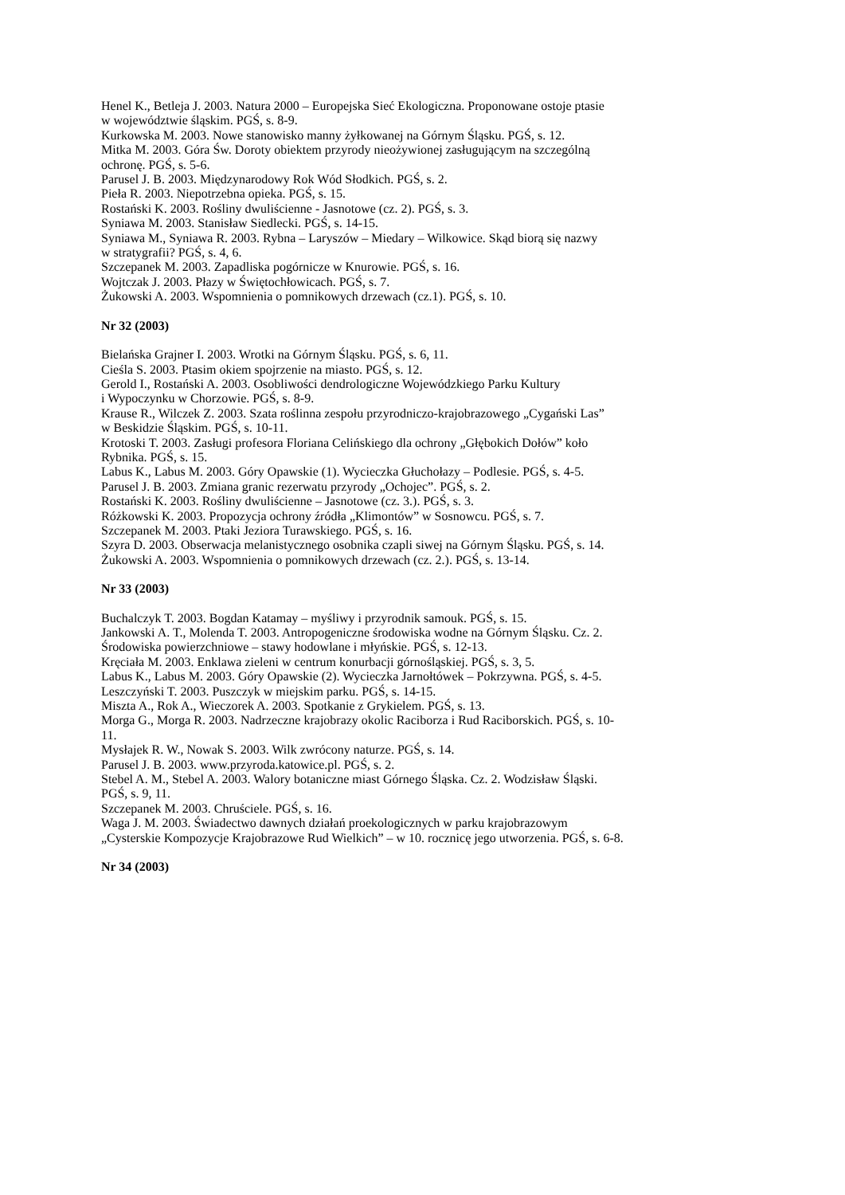Henel K., Betleja J. 2003. Natura 2000 – Europejska Sieć Ekologiczna. Proponowane ostoje ptasie
w województwie śląskim. PGŚ, s. 8-9.
Kurkowska M. 2003. Nowe stanowisko manny żyłkowanej na Górnym Śląsku. PGŚ, s. 12.
Mitka M. 2003. Góra Św. Doroty obiektem przyrody nieożywionej zasługującym na szczególną
ochronę. PGŚ, s. 5-6.
Parusel J. B. 2003. Międzynarodowy Rok Wód Słodkich. PGŚ, s. 2.
Pieła R. 2003. Niepotrzebna opieka. PGŚ, s. 15.
Rostański K. 2003. Rośliny dwuliścienne - Jasnotowe (cz. 2). PGŚ, s. 3.
Syniawa M. 2003. Stanisław Siedlecki. PGŚ, s. 14-15.
Syniawa M., Syniawa R. 2003. Rybna – Laryszów – Miedary – Wilkowice. Skąd biorą się nazwy
w stratygrafii? PGŚ, s. 4, 6.
Szczepanek M. 2003. Zapadliska pogórnicze w Knurowie. PGŚ, s. 16.
Wojtczak J. 2003. Płazy w Świętochłowicach. PGŚ, s. 7.
Żukowski A. 2003. Wspomnienia o pomnikowych drzewach (cz.1). PGŚ, s. 10.
Nr 32 (2003)
Bielańska Grajner I. 2003. Wrotki na Górnym Śląsku. PGŚ, s. 6, 11.
Cieśla S. 2003. Ptasim okiem spojrzenie na miasto. PGŚ, s. 12.
Gerold I., Rostański A. 2003. Osobliwości dendrologiczne Wojewódzkiego Parku Kultury
i Wypoczynku w Chorzowie. PGŚ, s. 8-9.
Krause R., Wilczek Z. 2003. Szata roślinna zespołu przyrodniczo-krajobrazowego „Cygański Las”
w Beskidzie Śląskim. PGŚ, s. 10-11.
Krotoski T. 2003. Zasługi profesora Floriana Celińskiego dla ochrony „Głębokich Dołów” koło
Rybnika. PGŚ, s. 15.
Labus K., Labus M. 2003. Góry Opawskie (1). Wycieczka Głuchołazy – Podlesie. PGŚ, s. 4-5.
Parusel J. B. 2003. Zmiana granic rezerwatu przyrody „Ochojec”. PGŚ, s. 2.
Rostański K. 2003. Rośliny dwuliścienne – Jasnotowe (cz. 3.). PGŚ, s. 3.
Różkowski K. 2003. Propozycja ochrony źródła „Klimontów” w Sosnowcu. PGŚ, s. 7.
Szczepanek M. 2003. Ptaki Jeziora Turawskiego. PGŚ, s. 16.
Szyra D. 2003. Obserwacja melanistycznego osobnika czapli siwej na Górnym Śląsku. PGŚ, s. 14.
Żukowski A. 2003. Wspomnienia o pomnikowych drzewach (cz. 2.). PGŚ, s. 13-14.
Nr 33 (2003)
Buchalczyk T. 2003. Bogdan Katamay – myśliwy i przyrodnik samouk. PGŚ, s. 15.
Jankowski A. T., Molenda T. 2003. Antropogeniczne środowiska wodne na Górnym Śląsku. Cz. 2.
Środowiska powierzchniowe – stawy hodowlane i młyńskie. PGŚ, s. 12-13.
Kręciała M. 2003. Enklawa zieleni w centrum konurbacji górnośląskiej. PGŚ, s. 3, 5.
Labus K., Labus M. 2003. Góry Opawskie (2). Wycieczka Jarnołtówek – Pokrzywna. PGŚ, s. 4-5.
Leszczyński T. 2003. Puszczyk w miejskim parku. PGŚ, s. 14-15.
Miszta A., Rok A., Wieczorek A. 2003. Spotkanie z Grykielem. PGŚ, s. 13.
Morga G., Morga R. 2003. Nadrzeczne krajobrazy okolic Raciborza i Rud Raciborskich. PGŚ, s. 10-
11.
Mysłajek R. W., Nowak S. 2003. Wilk zwrócony naturze. PGŚ, s. 14.
Parusel J. B. 2003. www.przyroda.katowice.pl. PGŚ, s. 2.
Stebel A. M., Stebel A. 2003. Walory botaniczne miast Górnego Śląska. Cz. 2. Wodzisław Śląski.
PGŚ, s. 9, 11.
Szczepanek M. 2003. Chruściele. PGŚ, s. 16.
Waga J. M. 2003. Świadectwo dawnych działań proekologicznych w parku krajobrazowym
„Cysterskie Kompozycje Krajobrazowe Rud Wielkich” – w 10. rocznicę jego utworzenia. PGŚ, s. 6-8.
Nr 34 (2003)